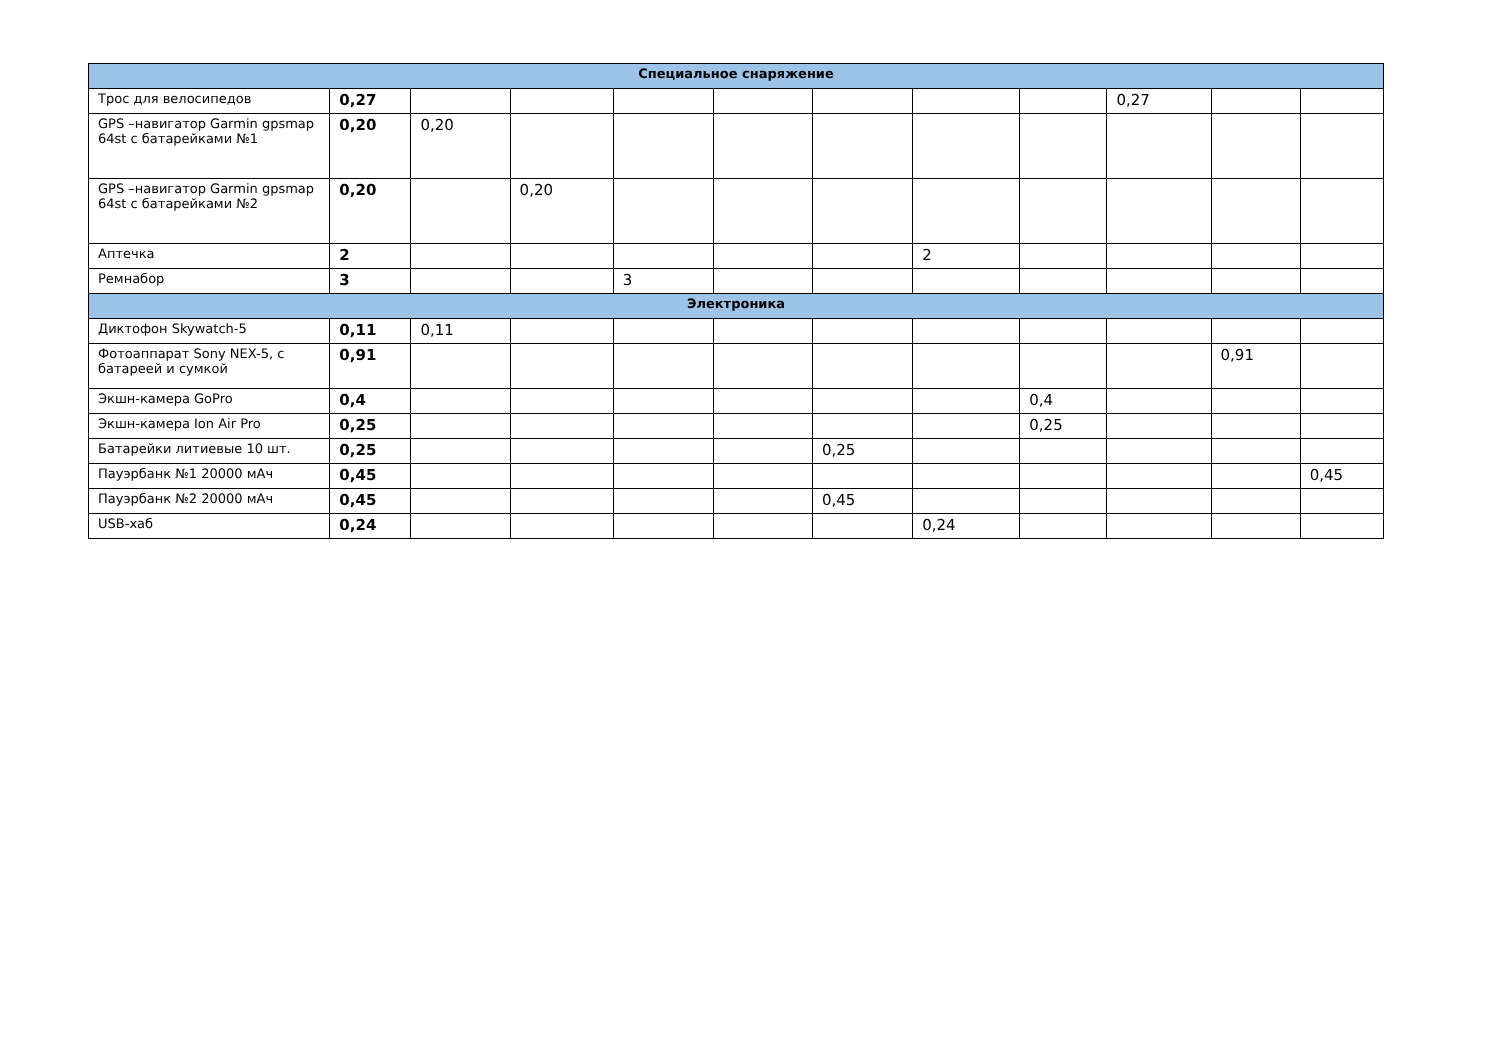| Специальное снаряжение | | | | | | | | | | | |
| --- | --- | --- | --- | --- | --- | --- | --- | --- | --- | --- | --- |
| Трос для велосипедов | 0,27 | | | | | | | | 0,27 | | |
| GPS –навигатор Garmin gpsmap 64st с батарейками №1 | 0,20 | 0,20 | | | | | | | | | |
| GPS –навигатор Garmin gpsmap 64st с батарейками №2 | 0,20 | | 0,20 | | | | | | | | |
| Аптечка | 2 | | | | | | 2 | | | | |
| Ремнабор | 3 | | | 3 | | | | | | | |
| Электроника | | | | | | | | | | | |
| Диктофон Skywatch-5 | 0,11 | 0,11 | | | | | | | | | |
| Фотоаппарат Sony NEX-5, с батареей и сумкой | 0,91 | | | | | | | | | 0,91 | |
| Экшн-камера GoPro | 0,4 | | | | | | | 0,4 | | | |
| Экшн-камера Ion Air Pro | 0,25 | | | | | | | 0,25 | | | |
| Батарейки литиевые 10 шт. | 0,25 | | | | | 0,25 | | | | | |
| Пауэрбанк №1 20000 мАч | 0,45 | | | | | | | | | | 0,45 |
| Пауэрбанк №2 20000 мАч | 0,45 | | | | | 0,45 | | | | | |
| USB-хаб | 0,24 | | | | | | 0,24 | | | | |